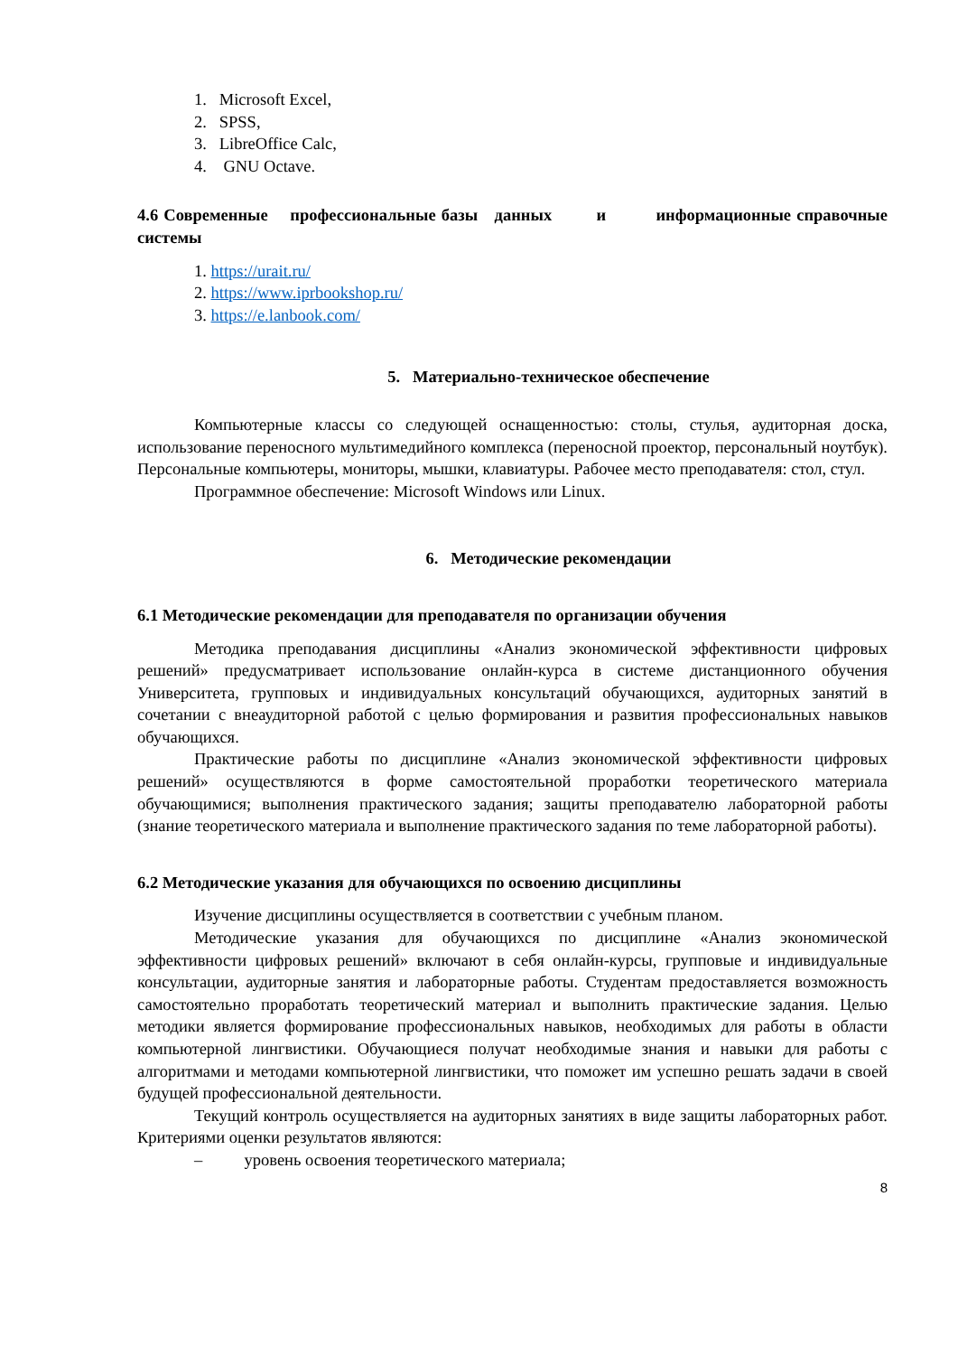1. Microsoft Excel,
2. SPSS,
3. LibreOffice Calc,
4. GNU Octave.
4.6 Современные профессиональные базы данных и информационные справочные системы
1. https://urait.ru/
2. https://www.iprbookshop.ru/
3. https://e.lanbook.com/
5. Материально-техническое обеспечение
Компьютерные классы со следующей оснащенностью: столы, стулья, аудиторная доска, использование переносного мультимедийного комплекса (переносной проектор, персональный ноутбук). Персональные компьютеры, мониторы, мышки, клавиатуры. Рабочее место преподавателя: стол, стул.
Программное обеспечение: Microsoft Windows или Linux.
6. Методические рекомендации
6.1 Методические рекомендации для преподавателя по организации обучения
Методика преподавания дисциплины «Анализ экономической эффективности цифровых решений» предусматривает использование онлайн-курса в системе дистанционного обучения Университета, групповых и индивидуальных консультаций обучающихся, аудиторных занятий в сочетании с внеаудиторной работой с целью формирования и развития профессиональных навыков обучающихся.
Практические работы по дисциплине «Анализ экономической эффективности цифровых решений» осуществляются в форме самостоятельной проработки теоретического материала обучающимися; выполнения практического задания; защиты преподавателю лабораторной работы (знание теоретического материала и выполнение практического задания по теме лабораторной работы).
6.2 Методические указания для обучающихся по освоению дисциплины
Изучение дисциплины осуществляется в соответствии с учебным планом.
Методические указания для обучающихся по дисциплине «Анализ экономической эффективности цифровых решений» включают в себя онлайн-курсы, групповые и индивидуальные консультации, аудиторные занятия и лабораторные работы. Студентам предоставляется возможность самостоятельно проработать теоретический материал и выполнить практические задания. Целью методики является формирование профессиональных навыков, необходимых для работы в области компьютерной лингвистики. Обучающиеся получат необходимые знания и навыки для работы с алгоритмами и методами компьютерной лингвистики, что поможет им успешно решать задачи в своей будущей профессиональной деятельности.
Текущий контроль осуществляется на аудиторных занятиях в виде защиты лабораторных работ. Критериями оценки результатов являются:
– уровень освоения теоретического материала;
8